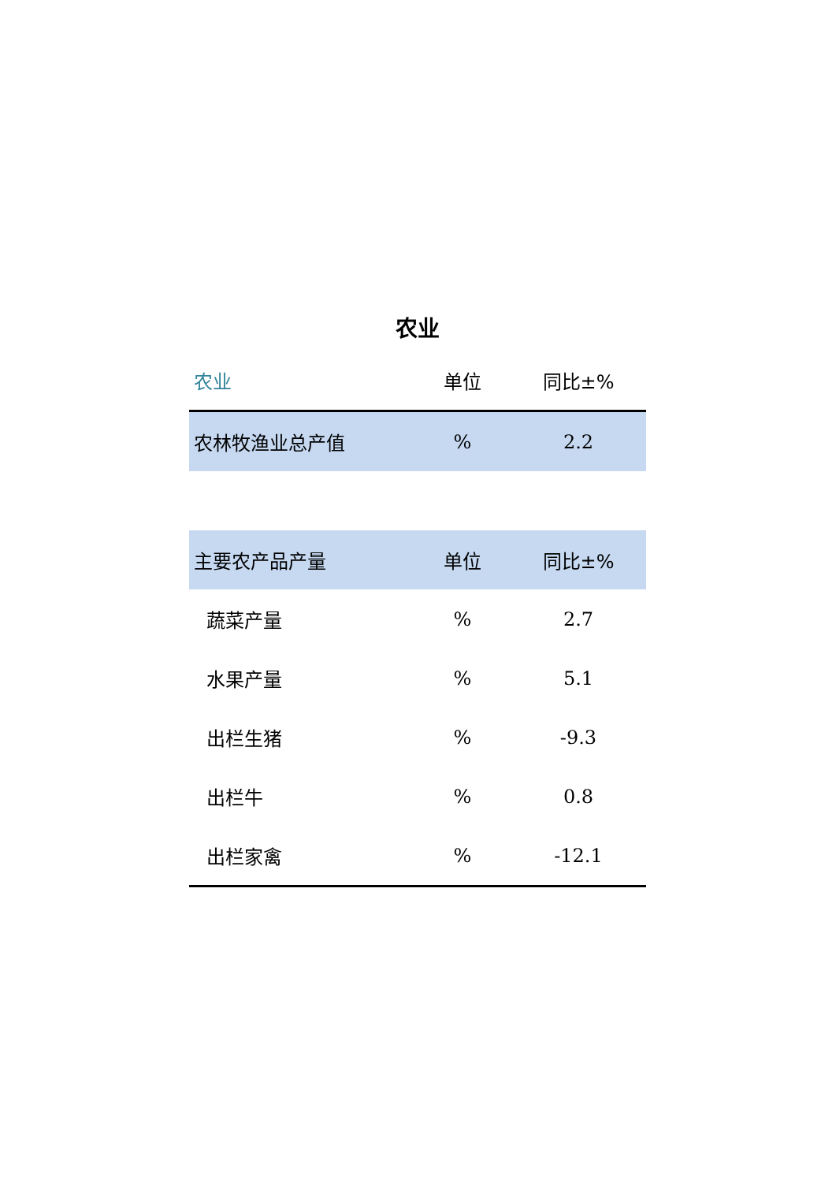农业
| 农业 | 单位 | 同比±% |
| --- | --- | --- |
| 农林牧渔业总产值 | % | 2.2 |
| 主要农产品产量 | 单位 | 同比±% |
| --- | --- | --- |
| 蔬菜产量 | % | 2.7 |
| 水果产量 | % | 5.1 |
| 出栏生猪 | % | -9.3 |
| 出栏牛 | % | 0.8 |
| 出栏家禽 | % | -12.1 |